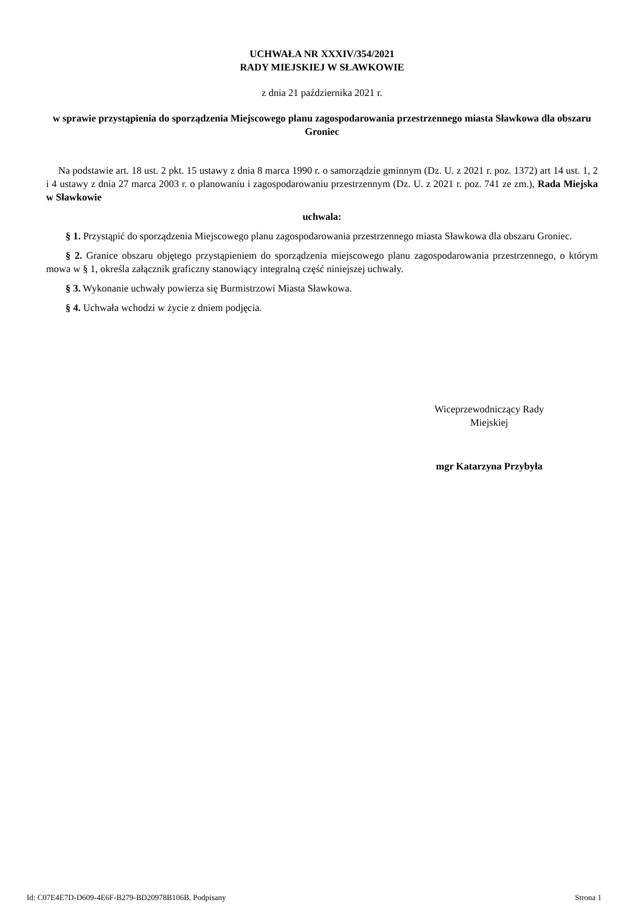UCHWAŁA NR XXXIV/354/2021
RADY MIEJSKIEJ W SŁAWKOWIE
z dnia 21 października 2021 r.
w sprawie przystąpienia do sporządzenia Miejscowego planu zagospodarowania przestrzennego miasta Sławkowa dla obszaru Groniec
Na podstawie art. 18 ust. 2 pkt. 15 ustawy z dnia 8 marca 1990 r. o samorządzie gminnym (Dz. U. z 2021 r. poz. 1372) art 14 ust. 1, 2 i 4 ustawy z dnia 27 marca 2003 r. o planowaniu i zagospodarowaniu przestrzennym (Dz. U. z 2021 r. poz. 741 ze zm.), Rada Miejska w Sławkowie
uchwala:
§ 1. Przystąpić do sporządzenia Miejscowego planu zagospodarowania przestrzennego miasta Sławkowa dla obszaru Groniec.
§ 2. Granice obszaru objętego przystąpieniem do sporządzenia miejscowego planu zagospodarowania przestrzennego, o którym mowa w § 1, określa załącznik graficzny stanowiący integralną część niniejszej uchwały.
§ 3. Wykonanie uchwały powierza się Burmistrzowi Miasta Sławkowa.
§ 4. Uchwała wchodzi w życie z dniem podjęcia.
Wiceprzewodniczący Rady
Miejskiej
mgr Katarzyna Przybyła
Id: C07E4E7D-D609-4E6F-B279-BD20978B106B. Podpisany Strona 1